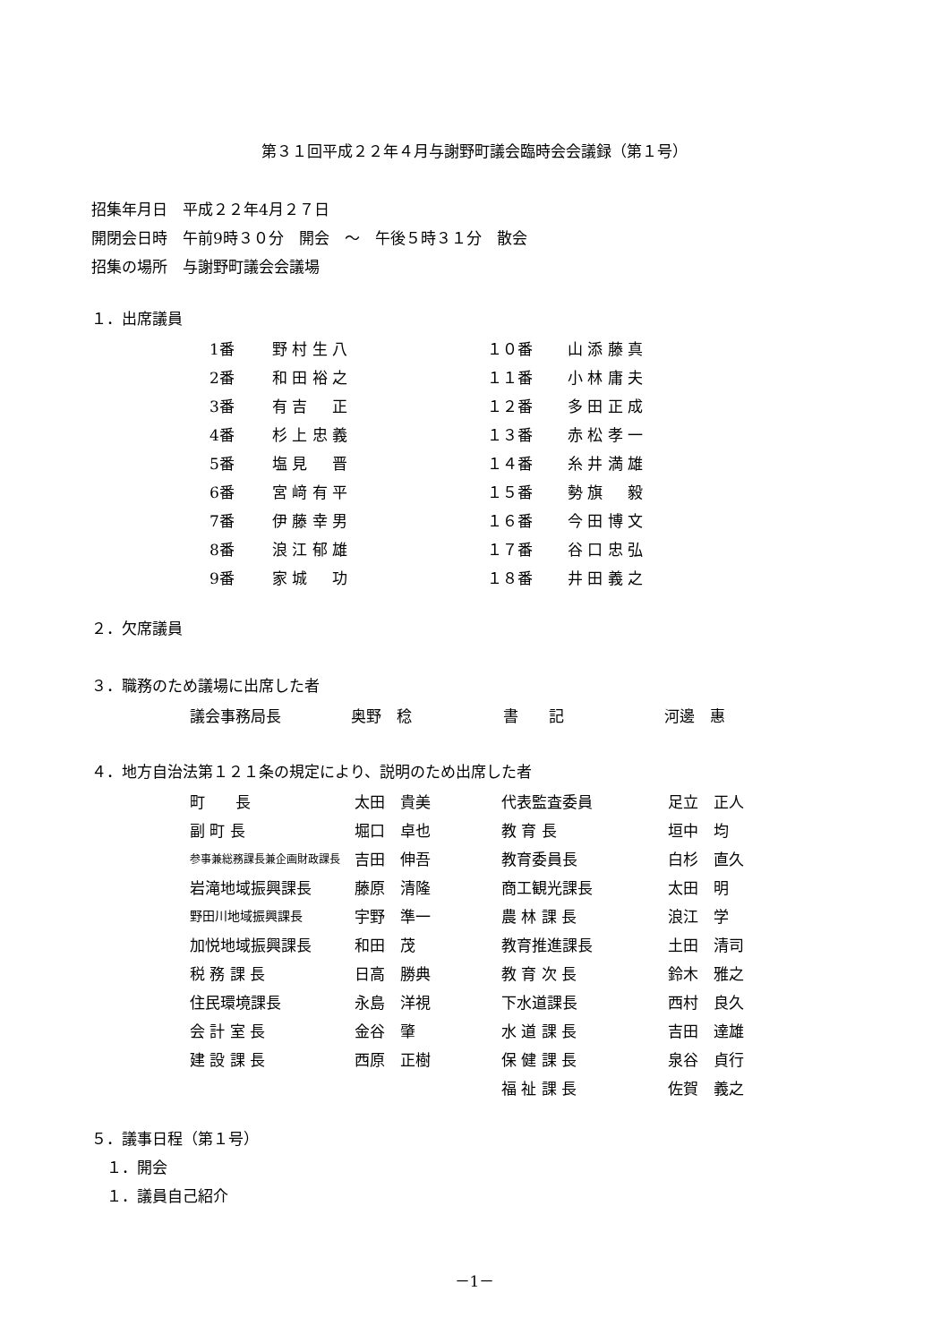第３１回平成２２年４月与謝野町議会臨時会会議録（第１号）
招集年月日　平成２２年4月２７日
開閉会日時　午前9時３０分　開会　～　午後５時３１分　散会
招集の場所　与謝野町議会会議場
１．出席議員
| 1番 | 野 村 生 八 | １０番 | 山 添 藤 真 |
| 2番 | 和 田 裕 之 | １１番 | 小 林 庸 夫 |
| 3番 | 有 吉 正 | １２番 | 多 田 正 成 |
| 4番 | 杉 上 忠 義 | １３番 | 赤 松 孝 一 |
| 5番 | 塩 見 晋 | １４番 | 糸 井 満 雄 |
| 6番 | 宮 﨑 有 平 | １５番 | 勢 旗 毅 |
| 7番 | 伊 藤 幸 男 | １６番 | 今 田 博 文 |
| 8番 | 浪 江 郁 雄 | １７番 | 谷 口 忠 弘 |
| 9番 | 家 城 功 | １８番 | 井 田 義 之 |
２．欠席議員
３．職務のため議場に出席した者
| 議会事務局長 | 奥野 稔 | 書 記 | 河邊 惠 |
４．地方自治法第１２１条の規定により、説明のため出席した者
| 町 長 | 太田 貴美 | 代表監査委員 | 足立 正人 |
| 副 町 長 | 堀口 卓也 | 教 育 長 | 垣中 均 |
| 参事兼総務課長兼企画財政課長 | 吉田 伸吾 | 教育委員長 | 白杉 直久 |
| 岩滝地域振興課長 | 藤原 清隆 | 商工観光課長 | 太田 明 |
| 野田川地域振興課長 | 宇野 準一 | 農 林 課 長 | 浪江 学 |
| 加悦地域振興課長 | 和田 茂 | 教育推進課長 | 土田 清司 |
| 税 務 課 長 | 日高 勝典 | 教 育 次 長 | 鈴木 雅之 |
| 住民環境課長 | 永島 洋視 | 下水道課長 | 西村 良久 |
| 会 計 室 長 | 金谷 肇 | 水 道 課 長 | 吉田 達雄 |
| 建 設 課 長 | 西原 正樹 | 保 健 課 長 | 泉谷 貞行 |
| | | 福 祉 課 長 | 佐賀 義之 |
５．議事日程（第１号）
　１．開会
　１．議員自己紹介
－1－